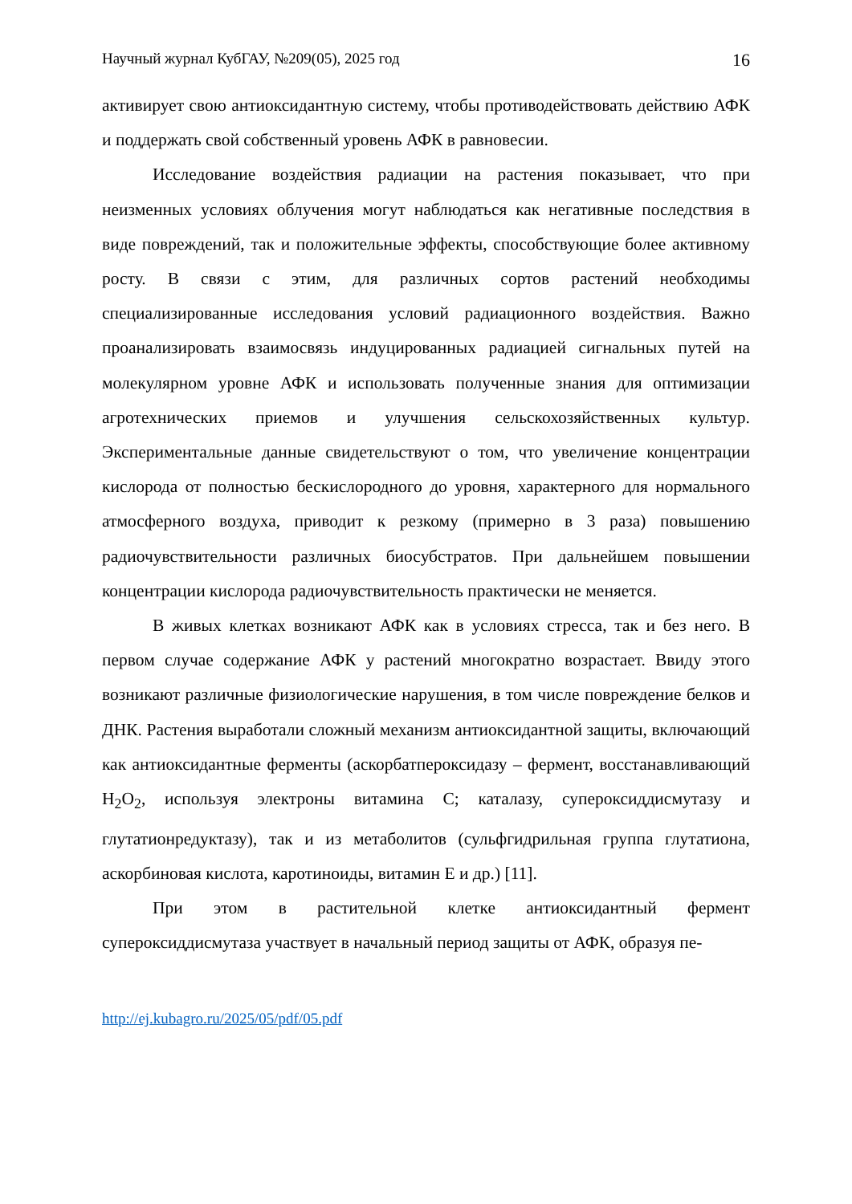Научный журнал КубГАУ, №209(05), 2025 год 16
активирует свою антиоксидантную систему, чтобы противодействовать действию АФК и поддержать свой собственный уровень АФК в равновесии.
Исследование воздействия радиации на растения показывает, что при неизменных условиях облучения могут наблюдаться как негативные последствия в виде повреждений, так и положительные эффекты, способствующие более активному росту. В связи с этим, для различных сортов растений необходимы специализированные исследования условий радиационного воздействия. Важно проанализировать взаимосвязь индуцированных радиацией сигнальных путей на молекулярном уровне АФК и использовать полученные знания для оптимизации агротехнических приемов и улучшения сельскохозяйственных культур. Экспериментальные данные свидетельствуют о том, что увеличение концентрации кислорода от полностью бескислородного до уровня, характерного для нормального атмосферного воздуха, приводит к резкому (примерно в 3 раза) повышению радиочувствительности различных биосубстратов. При дальнейшем повышении концентрации кислорода радиочувствительность практически не меняется.
В живых клетках возникают АФК как в условиях стресса, так и без него. В первом случае содержание АФК у растений многократно возрастает. Ввиду этого возникают различные физиологические нарушения, в том числе повреждение белков и ДНК. Растения выработали сложный механизм антиоксидантной защиты, включающий как антиоксидантные ферменты (аскорбатпероксидазу – фермент, восстанавливающий H<sub>2</sub>O<sub>2</sub>, используя электроны витамина С; каталазу, супероксиддисмутазу и глутатионредуктазу), так и из метаболитов (сульфгидрильная группа глутатиона, аскорбиновая кислота, каротиноиды, витамин Е и др.) [11].
При этом в растительной клетке антиоксидантный фермент супероксиддисмутаза участвует в начальный период защиты от АФК, образуя пе-
http://ej.kubagro.ru/2025/05/pdf/05.pdf